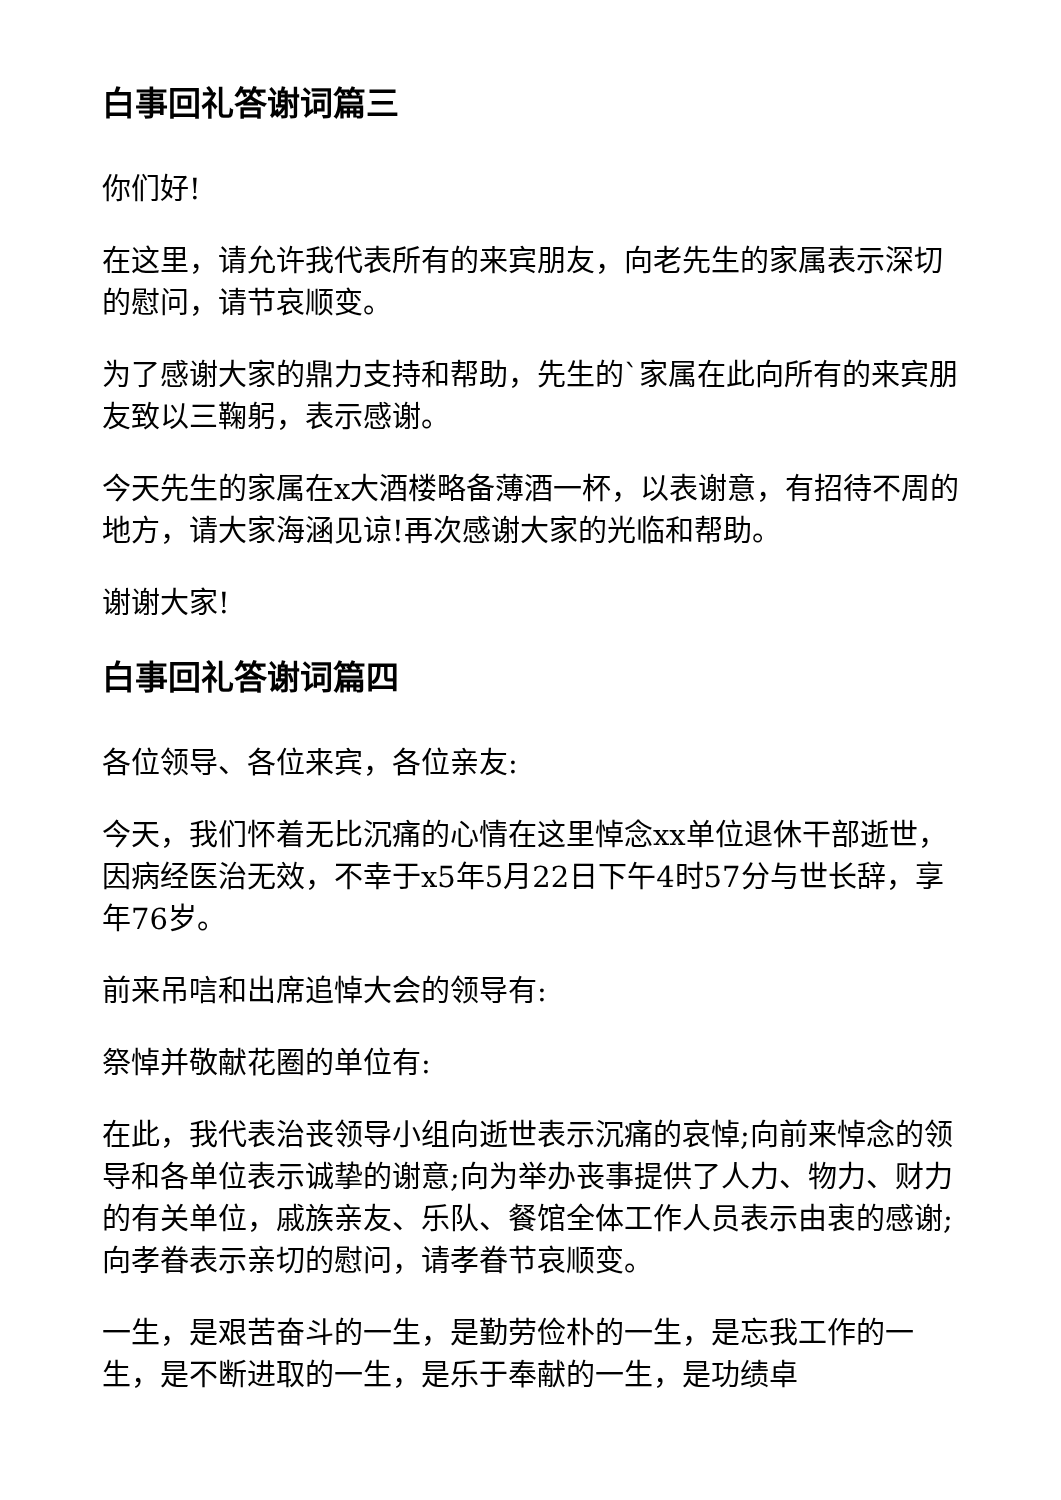白事回礼答谢词篇三
你们好!
在这里，请允许我代表所有的来宾朋友，向老先生的家属表示深切的慰问，请节哀顺变。
为了感谢大家的鼎力支持和帮助，先生的`家属在此向所有的来宾朋友致以三鞠躬，表示感谢。
今天先生的家属在x大酒楼略备薄酒一杯，以表谢意，有招待不周的地方，请大家海涵见谅!再次感谢大家的光临和帮助。
谢谢大家!
白事回礼答谢词篇四
各位领导、各位来宾，各位亲友:
今天，我们怀着无比沉痛的心情在这里悼念xx单位退休干部逝世，因病经医治无效，不幸于x5年5月22日下午4时57分与世长辞，享年76岁。
前来吊唁和出席追悼大会的领导有:
祭悼并敬献花圈的单位有:
在此，我代表治丧领导小组向逝世表示沉痛的哀悼;向前来悼念的领导和各单位表示诚挚的谢意;向为举办丧事提供了人力、物力、财力的有关单位，戚族亲友、乐队、餐馆全体工作人员表示由衷的感谢;向孝眷表示亲切的慰问，请孝眷节哀顺变。
一生，是艰苦奋斗的一生，是勤劳俭朴的一生，是忘我工作的一生，是不断进取的一生，是乐于奉献的一生，是功绩卓